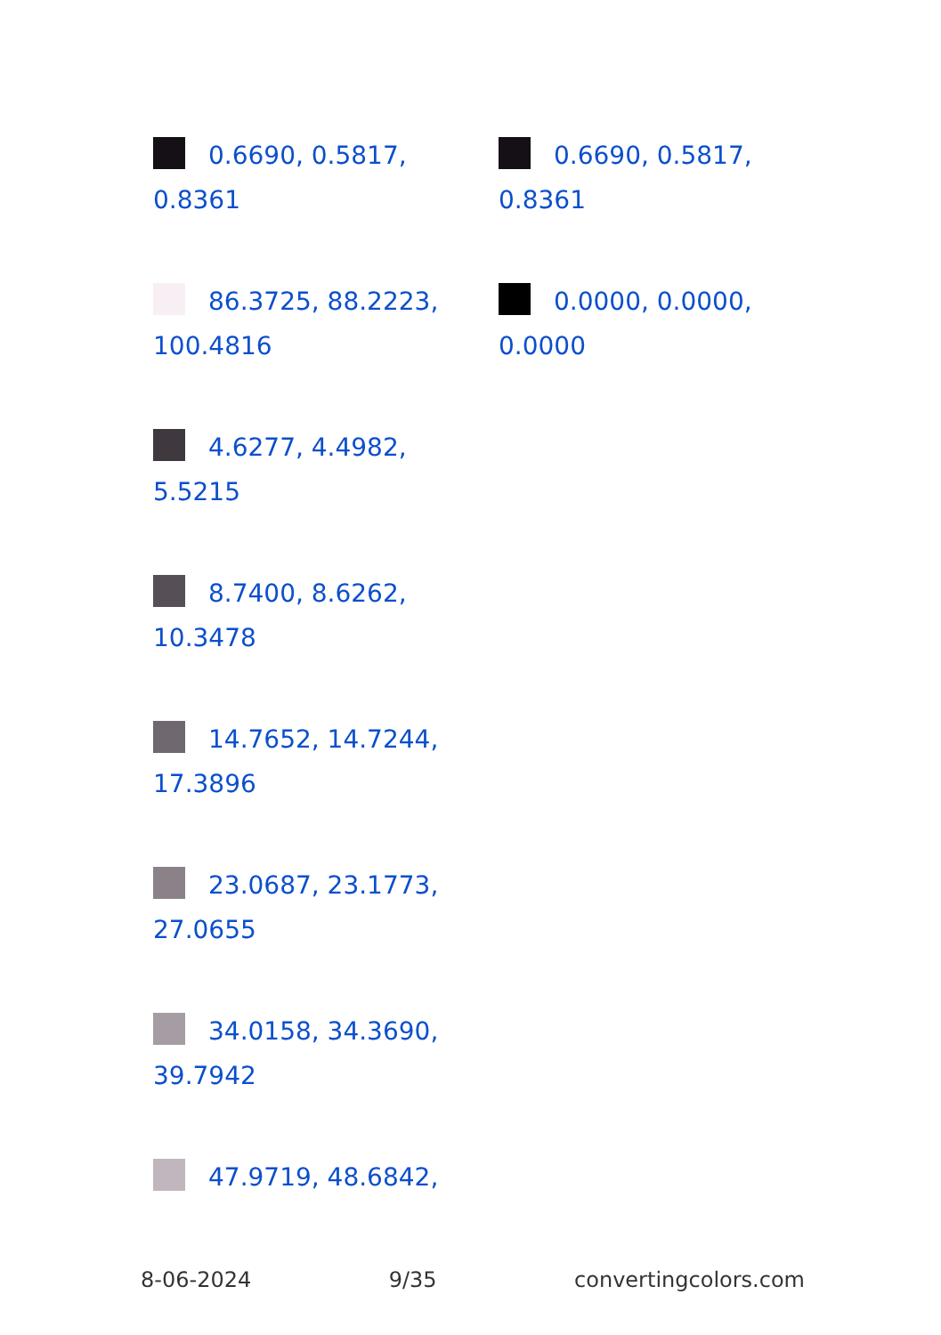0.6690, 0.5817,
0.8361
0.6690, 0.5817,
0.8361
86.3725, 88.2223,
100.4816
0.0000, 0.0000,
0.0000
4.6277, 4.4982,
5.5215
8.7400, 8.6262,
10.3478
14.7652, 14.7244,
17.3896
23.0687, 23.1773,
27.0655
34.0158, 34.3690,
39.7942
47.9719, 48.6842,
8-06-2024 9/35 convertingcolors.com